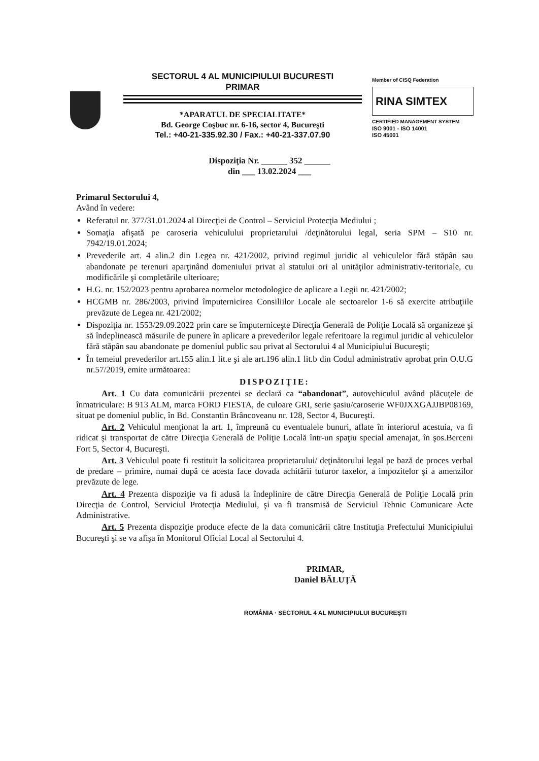SECTORUL 4 AL MUNICIPIULUI BUCURESTI
PRIMAR
*APARATUL DE SPECIALITATE*
Bd. George Coşbuc nr. 6-16, sector 4, Bucureşti
Tel.: +40-21-335.92.30 / Fax.: +40-21-337.07.90
Member of CISQ Federation
RINA SIMTEX
CERTIFIED MANAGEMENT SYSTEM
ISO 9001 - ISO 14001
ISO 45001
Dispoziţia Nr. ______ 352 ______
din ___ 13.02.2024 ___
Primarul Sectorului 4,
Având în vedere:
Referatul nr. 377/31.01.2024 al Direcţiei de Control – Serviciul Protecţia Mediului ;
Somaţia afişată pe caroseria vehiculului proprietarului /deţinătorului legal, seria SPM – S10 nr. 7942/19.01.2024;
Prevederile art. 4 alin.2 din Legea nr. 421/2002, privind regimul juridic al vehiculelor fără stăpân sau abandonate pe terenuri aparţinând domeniului privat al statului ori al unităţilor administrativ-teritoriale, cu modificările şi completările ulterioare;
H.G. nr. 152/2023 pentru aprobarea normelor metodologice de aplicare a Legii nr. 421/2002;
HCGMB nr. 286/2003, privind împuternicirea Consiliilor Locale ale sectoarelor 1-6 să exercite atribuţiile prevăzute de Legea nr. 421/2002;
Dispoziţia nr. 1553/29.09.2022 prin care se împuterniceşte Direcţia Generală de Poliţie Locală să organizeze şi să îndeplinească măsurile de punere în aplicare a prevederilor legale referitoare la regimul juridic al vehiculelor fără stăpân sau abandonate pe domeniul public sau privat al Sectorului 4 al Municipiului Bucureşti;
În temeiul prevederilor art.155 alin.1 lit.e şi ale art.196 alin.1 lit.b din Codul administrativ aprobat prin O.U.G nr.57/2019, emite următoarea:
DISPOZIŢIE:
Art. 1 Cu data comunicării prezentei se declară ca “abandonat”, autovehiculul având plăcuţele de înmatriculare: B 913 ALM, marca FORD FIESTA, de culoare GRI, serie şasiu/caroserie WF0JXXGAJJBP08169, situat pe domeniul public, în Bd. Constantin Brâncoveanu nr. 128, Sector 4, Bucureşti.
Art. 2 Vehiculul menţionat la art. 1, împreună cu eventualele bunuri, aflate în interiorul acestuia, va fi ridicat şi transportat de către Direcţia Generală de Poliţie Locală într-un spaţiu special amenajat, în şos.Berceni Fort 5, Sector 4, Bucureşti.
Art. 3 Vehiculul poate fi restituit la solicitarea proprietarului/ deţinătorului legal pe bază de proces verbal de predare – primire, numai după ce acesta face dovada achitării tuturor taxelor, a impozitelor şi a amenzilor prevăzute de lege.
Art. 4 Prezenta dispoziţie va fi adusă la îndeplinire de către Direcţia Generală de Poliţie Locală prin Direcţia de Control, Serviciul Protecţia Mediului, şi va fi transmisă de Serviciul Tehnic Comunicare Acte Administrative.
Art. 5 Prezenta dispoziţie produce efecte de la data comunicării către Instituţia Prefectului Municipiului Bucureşti şi se va afişa în Monitorul Oficial Local al Sectorului 4.
PRIMAR,
Daniel BĂLUŢĂ
ROMÂNIA · SECTORUL 4 AL MUNICIPIULUI BUCUREŞTI